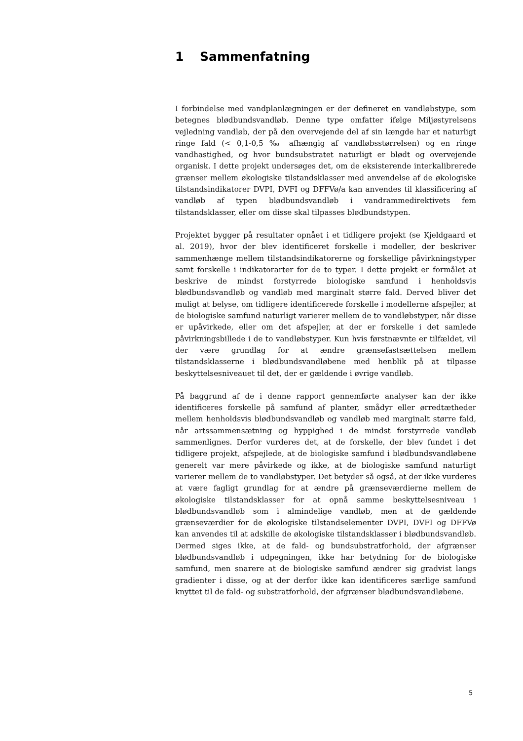1 Sammenfatning
I forbindelse med vandplanlægningen er der defineret en vandløbstype, som betegnes blødbundsvandløb. Denne type omfatter ifølge Miljøstyrelsens vejledning vandløb, der på den overvejende del af sin længde har et naturligt ringe fald (< 0,1-0,5 ‰ afhængig af vandløbsstørrelsen) og en ringe vandhastighed, og hvor bundsubstratet naturligt er blødt og overvejende organisk. I dette projekt undersøges det, om de eksisterende interkalibrerede grænser mellem økologiske tilstandsklasser med anvendelse af de økologiske tilstandsindikatorer DVPI, DVFI og DFFVø/a kan anvendes til klassificering af vandløb af typen blødbundsvandløb i vandrammedirektivets fem tilstandsklasser, eller om disse skal tilpasses blødbundstypen.
Projektet bygger på resultater opnået i et tidligere projekt (se Kjeldgaard et al. 2019), hvor der blev identificeret forskelle i modeller, der beskriver sammenhænge mellem tilstandsindikatorerne og forskellige påvirkningstyper samt forskelle i indikatorarter for de to typer. I dette projekt er formålet at beskrive de mindst forstyrrede biologiske samfund i henholdsvis blødbundsvandløb og vandløb med marginalt større fald. Derved bliver det muligt at belyse, om tidligere identificerede forskelle i modellerne afspejler, at de biologiske samfund naturligt varierer mellem de to vandløbstyper, når disse er upåvirkede, eller om det afspejler, at der er forskelle i det samlede påvirkningsbillede i de to vandløbstyper. Kun hvis førstnævnte er tilfældet, vil der være grundlag for at ændre grænsefastsættelsen mellem tilstandsklasserne i blødbundsvandløbene med henblik på at tilpasse beskyttelsesniveauet til det, der er gældende i øvrige vandløb.
På baggrund af de i denne rapport gennemførte analyser kan der ikke identificeres forskelle på samfund af planter, smådyr eller ørredtætheder mellem henholdsvis blødbundsvandløb og vandløb med marginalt større fald, når artssammensætning og hyppighed i de mindst forstyrrede vandløb sammenlignes. Derfor vurderes det, at de forskelle, der blev fundet i det tidligere projekt, afspejlede, at de biologiske samfund i blødbundsvandløbene generelt var mere påvirkede og ikke, at de biologiske samfund naturligt varierer mellem de to vandløbstyper. Det betyder så også, at der ikke vurderes at være fagligt grundlag for at ændre på grænseværdierne mellem de økologiske tilstandsklasser for at opnå samme beskyttelsesniveau i blødbundsvandløb som i almindelige vandløb, men at de gældende grænseværdier for de økologiske tilstandselementer DVPI, DVFI og DFFVø kan anvendes til at adskille de økologiske tilstandsklasser i blødbundsvandløb. Dermed siges ikke, at de fald- og bundsubstratforhold, der afgrænser blødbundsvandløb i udpegningen, ikke har betydning for de biologiske samfund, men snarere at de biologiske samfund ændrer sig gradvist langs gradienter i disse, og at der derfor ikke kan identificeres særlige samfund knyttet til de fald- og substratforhold, der afgrænser blødbundsvandløbene.
5